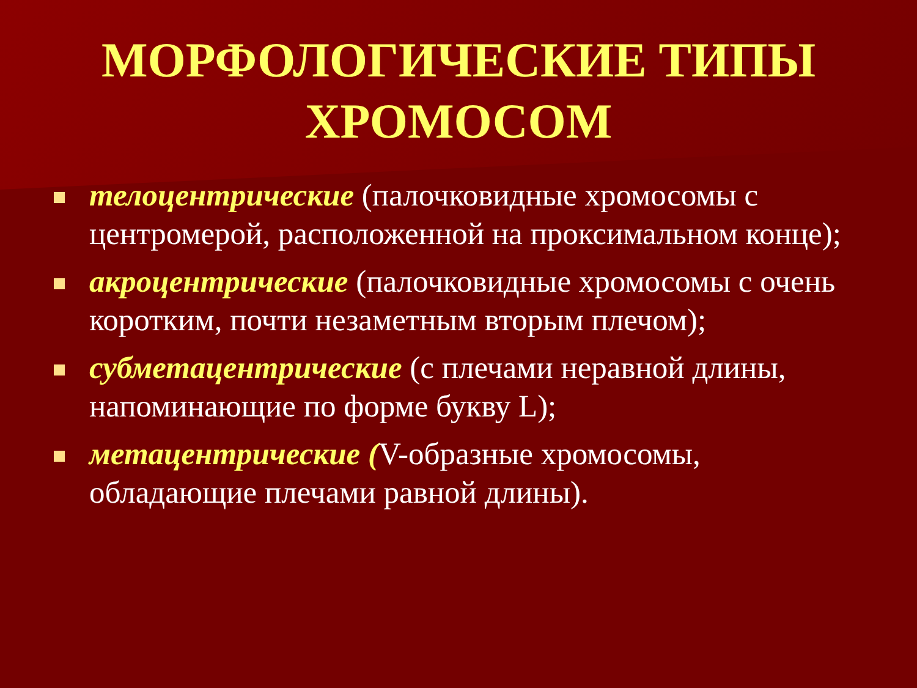МОРФОЛОГИЧЕСКИЕ ТИПЫ
ХРОМОСОМ
телоцентрические (палочковидные хромосомы с центромерой, расположенной на проксимальном конце);
акроцентрические (палочковидные хромосомы с очень коротким, почти незаметным вторым плечом);
субметацентрические (с плечами неравной длины, напоминающие по форме букву L);
метацентрические (V-образные хромосомы, обладающие плечами равной длины).